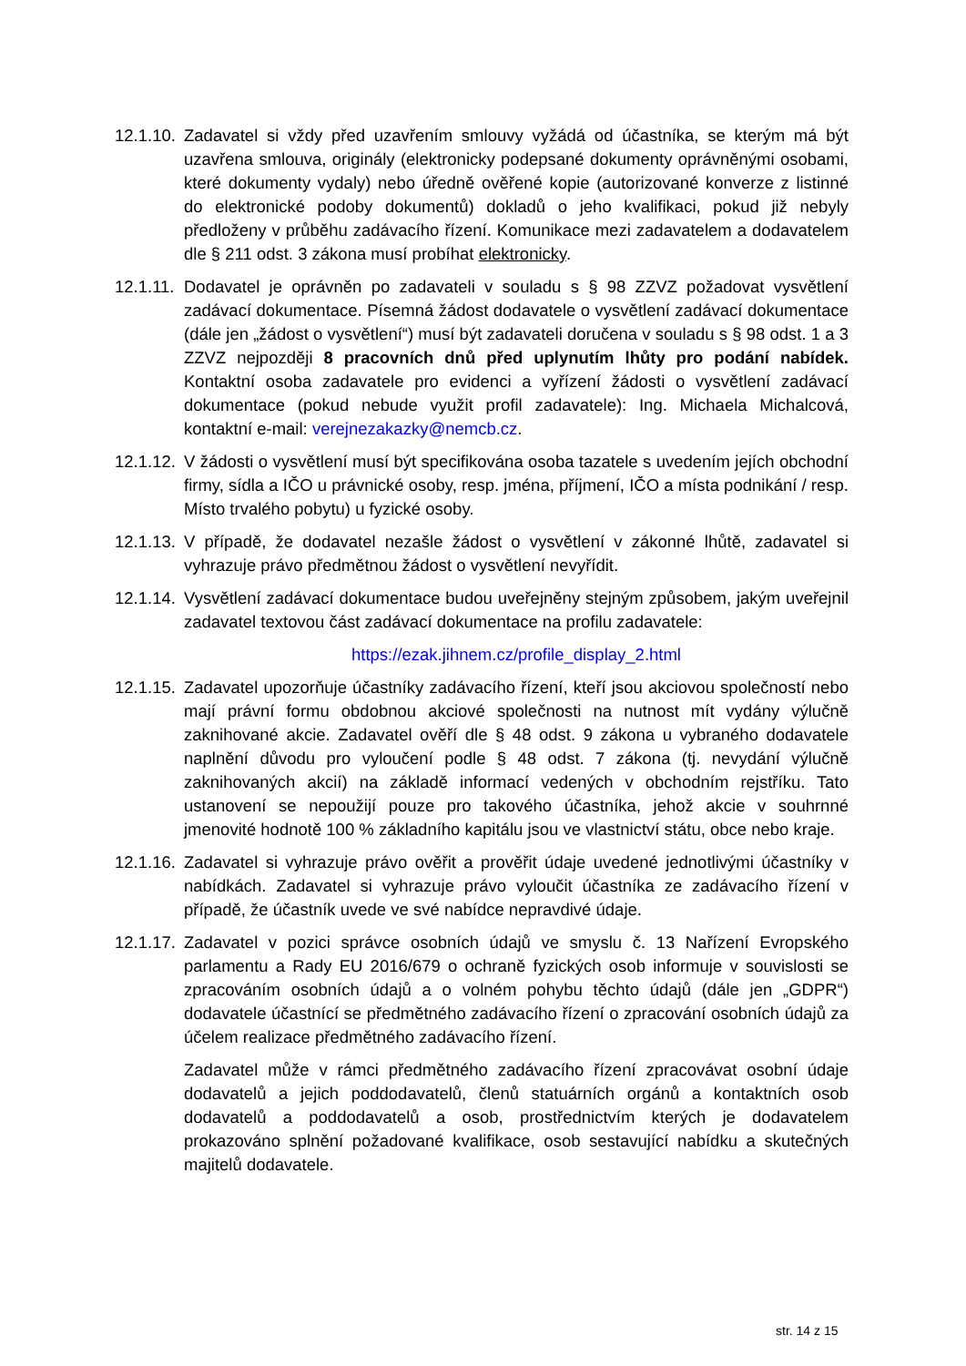12.1.10.
Zadavatel si vždy před uzavřením smlouvy vyžádá od účastníka, se kterým má být uzavřena smlouva, originály (elektronicky podepsané dokumenty oprávněnými osobami, které dokumenty vydaly) nebo úředně ověřené kopie (autorizované konverze z listinné do elektronické podoby dokumentů) dokladů o jeho kvalifikaci, pokud již nebyly předloženy v průběhu zadávacího řízení. Komunikace mezi zadavatelem a dodavatelem dle § 211 odst. 3 zákona musí probíhat elektronicky.
12.1.11.
Dodavatel je oprávněn po zadavateli v souladu s § 98 ZZVZ požadovat vysvětlení zadávací dokumentace. Písemná žádost dodavatele o vysvětlení zadávací dokumentace (dále jen „žádost o vysvětlení“) musí být zadavateli doručena v souladu s § 98 odst. 1 a 3 ZZVZ nejpozději 8 pracovních dnů před uplynutím lhůty pro podání nabídek. Kontaktní osoba zadavatele pro evidenci a vyřízení žádosti o vysvětlení zadávací dokumentace (pokud nebude využit profil zadavatele): Ing. Michaela Michalcová, kontaktní e-mail: verejnezakazky@nemcb.cz.
12.1.12.
V žádosti o vysvětlení musí být specifikována osoba tazatele s uvedením jejích obchodní firmy, sídla a IČO u právnické osoby, resp. jména, příjmení, IČO a místa podnikání / resp. Místo trvalého pobytu) u fyzické osoby.
12.1.13.
V případě, že dodavatel nezašle žádost o vysvětlení v zákonné lhůtě, zadavatel si vyhrazuje právo předmětnou žádost o vysvětlení nevyřídit.
12.1.14.
Vysvětlení zadávací dokumentace budou uveřejněny stejným způsobem, jakým uveřejnil zadavatel textovou část zadávací dokumentace na profilu zadavatele:
https://ezak.jihnem.cz/profile_display_2.html
12.1.15.
Zadavatel upozorňuje účastníky zadávacího řízení, kteří jsou akciovou společností nebo mají právní formu obdobnou akciové společnosti na nutnost mít vydány výlučně zaknihované akcie. Zadavatel ověří dle § 48 odst. 9 zákona u vybraného dodavatele naplnění důvodu pro vyloučení podle § 48 odst. 7 zákona (tj. nevydání výlučně zaknihovaných akcií) na základě informací vedených v obchodním rejstříku. Tato ustanovení se nepoužijí pouze pro takového účastníka, jehož akcie v souhrnné jmenovité hodnotě 100 % základního kapitálu jsou ve vlastnictví státu, obce nebo kraje.
12.1.16.
Zadavatel si vyhrazuje právo ověřit a prověřit údaje uvedené jednotlivými účastníky v nabídkách. Zadavatel si vyhrazuje právo vyloučit účastníka ze zadávacího řízení v případě, že účastník uvede ve své nabídce nepravdivé údaje.
12.1.17.
Zadavatel v pozici správce osobních údajů ve smyslu č. 13 Nařízení Evropského parlamentu a Rady EU 2016/679 o ochraně fyzických osob informuje v souvislosti se zpracováním osobních údajů a o volném pohybu těchto údajů (dále jen „GDPR“) dodavatele účastnící se předmětného zadávacího řízení o zpracování osobních údajů za účelem realizace předmětného zadávacího řízení.
Zadavatel může v rámci předmětného zadávacího řízení zpracovávat osobní údaje dodavatelů a jejich poddodavatelů, členů statuárních orgánů a kontaktních osob dodavatelů a poddodavatelů a osob, prostřednictvím kterých je dodavatelem prokazováno splnění požadované kvalifikace, osob sestavující nabídku a skutečných majitelů dodavatele.
str. 14 z 15